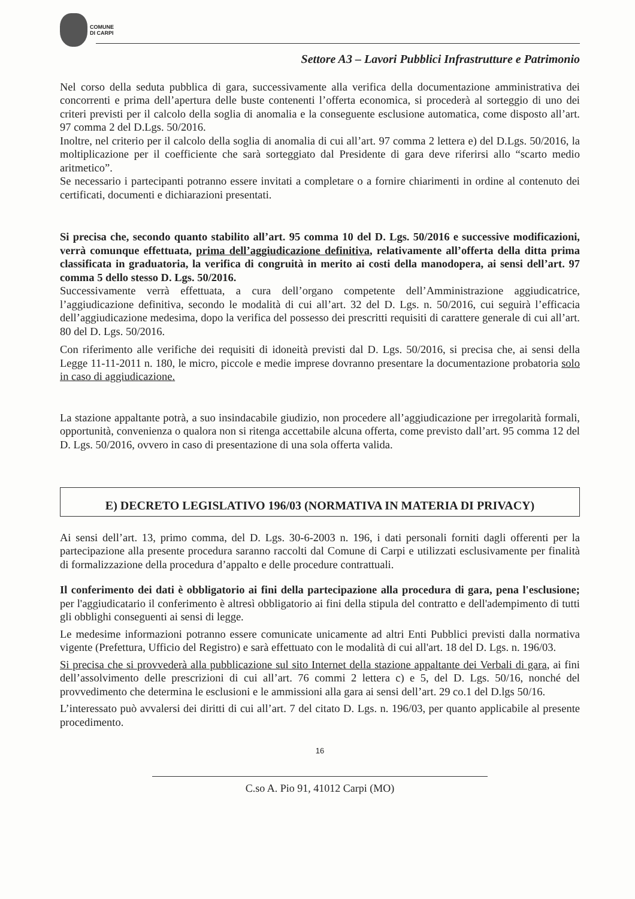COMUNE
DI CARPI
Settore A3 – Lavori Pubblici Infrastrutture e Patrimonio
Nel corso della seduta pubblica di gara, successivamente alla verifica della documentazione amministrativa dei concorrenti e prima dell’apertura delle buste contenenti l’offerta economica, si procederà al sorteggio di uno dei criteri previsti per il calcolo della soglia di anomalia e la conseguente esclusione automatica, come disposto all’art. 97 comma 2 del D.Lgs. 50/2016.
Inoltre, nel criterio per il calcolo della soglia di anomalia di cui all’art. 97 comma 2 lettera e) del D.Lgs. 50/2016, la moltiplicazione per il coefficiente che sarà sorteggiato dal Presidente di gara deve riferirsi allo “scarto medio aritmetico”.
Se necessario i partecipanti potranno essere invitati a completare o a fornire chiarimenti in ordine al contenuto dei certificati, documenti e dichiarazioni presentati.
Si precisa che, secondo quanto stabilito all’art. 95 comma 10 del D. Lgs. 50/2016 e successive modificazioni, verrà comunque effettuata, prima dell’aggiudicazione definitiva, relativamente all’offerta della ditta prima classificata in graduatoria, la verifica di congruità in merito ai costi della manodopera, ai sensi dell’art. 97 comma 5 dello stesso D. Lgs. 50/2016.
Successivamente verrà effettuata, a cura dell’organo competente dell’Amministrazione aggiudicatrice, l’aggiudicazione definitiva, secondo le modalità di cui all’art. 32 del D. Lgs. n. 50/2016, cui seguirà l’efficacia dell’aggiudicazione medesima, dopo la verifica del possesso dei prescritti requisiti di carattere generale di cui all’art. 80 del D. Lgs. 50/2016.
Con riferimento alle verifiche dei requisiti di idoneità previsti dal D. Lgs. 50/2016, si precisa che, ai sensi della Legge 11-11-2011 n. 180, le micro, piccole e medie imprese dovranno presentare la documentazione probatoria solo in caso di aggiudicazione.
La stazione appaltante potrà, a suo insindacabile giudizio, non procedere all’aggiudicazione per irregolarità formali, opportunità, convenienza o qualora non si ritenga accettabile alcuna offerta, come previsto dall’art. 95 comma 12 del D. Lgs. 50/2016, ovvero in caso di presentazione di una sola offerta valida.
E) DECRETO LEGISLATIVO 196/03 (NORMATIVA IN MATERIA DI PRIVACY)
Ai sensi dell’art. 13, primo comma, del D. Lgs. 30-6-2003 n. 196, i dati personali forniti dagli offerenti per la partecipazione alla presente procedura saranno raccolti dal Comune di Carpi e utilizzati esclusivamente per finalità di formalizzazione della procedura d’appalto e delle procedure contrattuali.
Il conferimento dei dati è obbligatorio ai fini della partecipazione alla procedura di gara, pena l'esclusione; per l'aggiudicatario il conferimento è altresì obbligatorio ai fini della stipula del contratto e dell'adempimento di tutti gli obblighi conseguenti ai sensi di legge.
Le medesime informazioni potranno essere comunicate unicamente ad altri Enti Pubblici previsti dalla normativa vigente (Prefettura, Ufficio del Registro) e sarà effettuato con le modalità di cui all'art. 18 del D. Lgs. n. 196/03.
Si precisa che si provvederà alla pubblicazione sul sito Internet della stazione appaltante dei Verbali di gara, ai fini dell’assolvimento delle prescrizioni di cui all’art. 76 commi 2 lettera c) e 5, del D. Lgs. 50/16, nonché del provvedimento che determina le esclusioni e le ammissioni alla gara ai sensi dell’art. 29 co.1 del D.lgs 50/16.
L’interessato può avvalersi dei diritti di cui all’art. 7 del citato D. Lgs. n. 196/03, per quanto applicabile al presente procedimento.
16
C.so A. Pio 91, 41012 Carpi (MO)